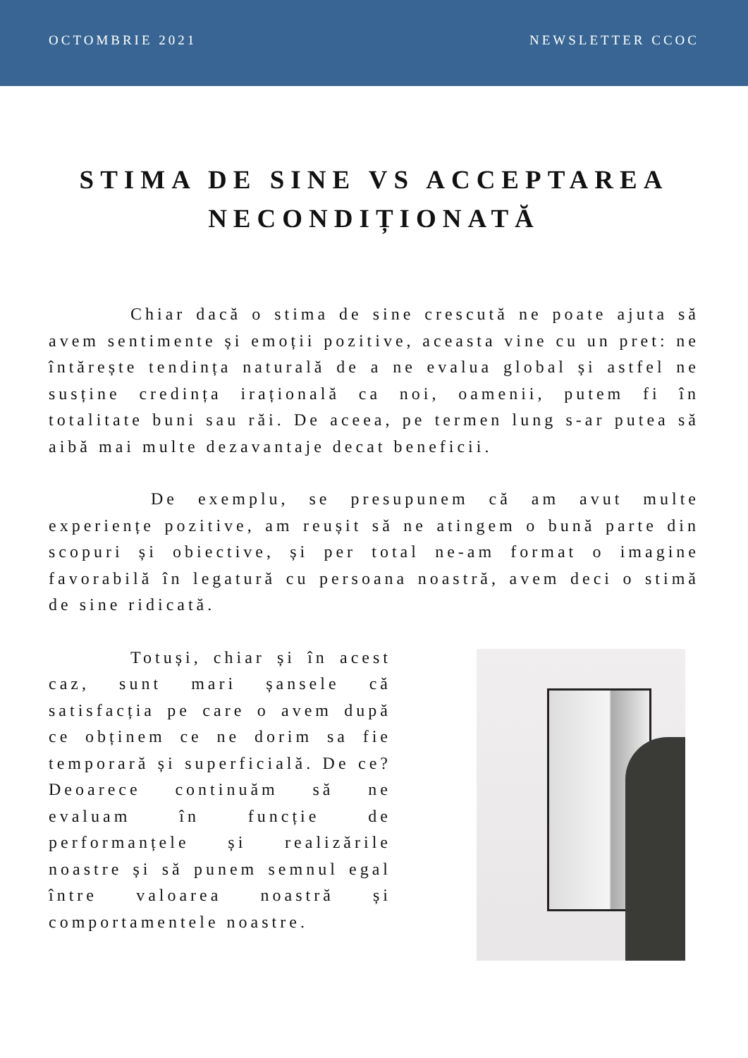OCTOMBRIE 2021 NEWSLETTER CCOC
STIMA DE SINE VS ACCEPTAREA NECONDIȚIONATĂ
    Chiar dacă o stima de sine crescută ne poate ajuta să avem sentimente și emoții pozitive, aceasta vine cu un pret: ne întărește tendința naturală de a ne evalua global și astfel ne susține credința irațională ca noi, oamenii, putem fi în totalitate buni sau răi. De aceea, pe termen lung s-ar putea să aibă mai multe dezavantaje decat beneficii.
     De exemplu, se presupunem că am avut multe experiențe pozitive, am reușit să ne atingem o bună parte din scopuri și obiective, și per total ne-am format o imagine favorabilă în legatură cu persoana noastră, avem deci o stimă de sine ridicată.
    Totuși, chiar și în acest caz, sunt mari șansele că satisfacția pe care o avem după ce obținem ce ne dorim sa fie temporară și superficială. De ce? Deoarece continuăm să ne evaluam în funcție de performanțele și realizările noastre și să punem semnul egal între valoarea noastră și comportamentele noastre.